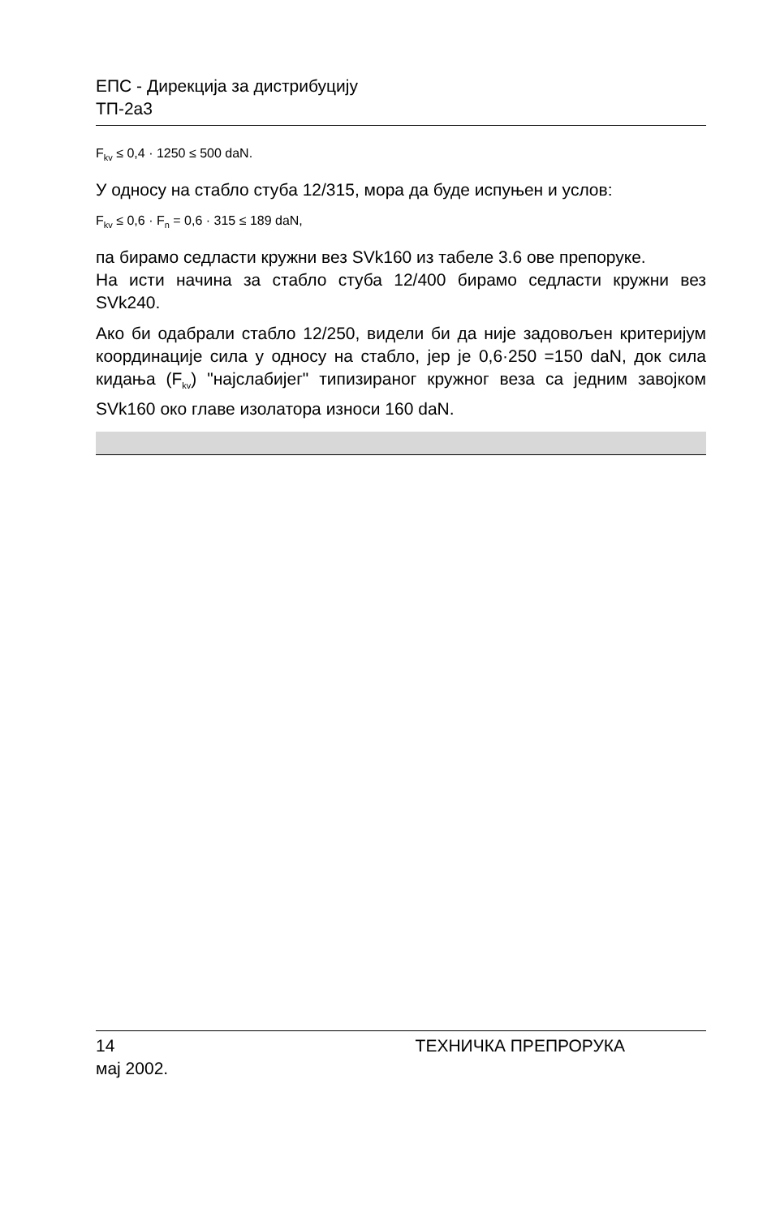ЕПС - Дирекција за дистрибуцију
ТП-2а3
F<sub>kv</sub> ≤ 0,4 · 1250 ≤ 500 daN.
У односу на стабло стуба 12/315, мора да буде испуњен и услов:
F<sub>kv</sub> ≤ 0,6 · F<sub>n</sub> = 0,6 · 315 ≤ 189 daN,
па бирамо седласти кружни вез SVk160 из табеле 3.6 ове препоруке.
На исти начина за стабло стуба 12/400 бирамо седласти кружни вез SVk240.
Ако би одабрали стабло 12/250, видели би да није задовољен критеријум координације сила у односу на стабло, јер је 0,6·250 =150 daN, док сила кидања (F<sub>kv</sub>) "најслабијег" типизираног кружног веза са једним завојком SVk160 око главе изолатора износи 160 daN.
14 ТЕХНИЧКА ПРЕПРОРУКА
мај 2002.